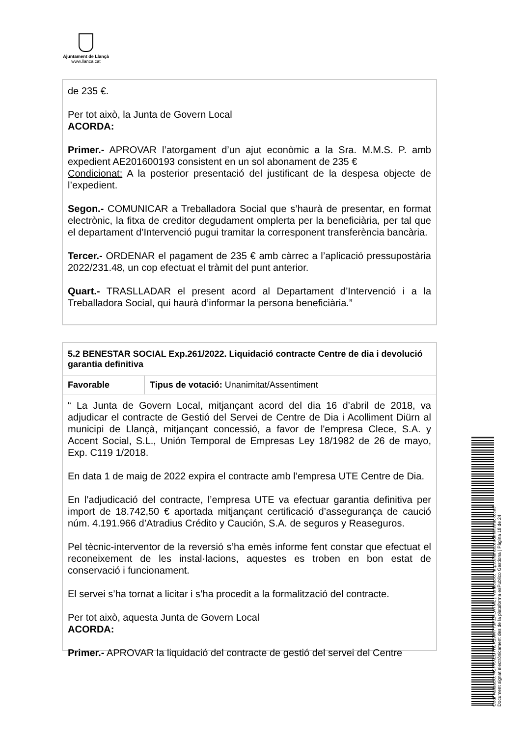Ajuntament de Llançà
www.llanca.cat
de 235 €.
Per tot això, la Junta de Govern Local
ACORDA:
Primer.- APROVAR l’atorgament d’un ajut econòmic a la Sra. M.M.S. P. amb expedient AE201600193 consistent en un sol abonament de 235 €
Condicionat: A la posterior presentació del justificant de la despesa objecte de l’expedient.
Segon.- COMUNICAR a Treballadora Social que s’haurà de presentar, en format electrònic, la fitxa de creditor degudament omplerta per la beneficiària, per tal que el departament d’Intervenció pugui tramitar la corresponent transferència bancària.
Tercer.- ORDENAR el pagament de 235 € amb càrrec a l’aplicació pressupostària 2022/231.48, un cop efectuat el tràmit del punt anterior.
Quart.- TRASLLADAR el present acord al Departament d’Intervenció i a la Treballadora Social, qui haurà d’informar la persona beneficiària.”
| 5.2 BENESTAR SOCIAL Exp.261/2022. Liquidació contracte Centre de dia i devolució garantia definitiva | |
| Favorable | Tipus de votació: Unanimitat/Assentiment |
“ La Junta de Govern Local, mitjançant acord del dia 16 d’abril de 2018, va adjudicar el contracte de Gestió del Servei de Centre de Dia i Acolliment Diürn al municipi de Llançà, mitjançant concessió, a favor de l'empresa Clece, S.A. y Accent Social, S.L., Unión Temporal de Empresas Ley 18/1982 de 26 de mayo, Exp. C119 1/2018.
En data 1 de maig de 2022 expira el contracte amb l’empresa UTE Centre de Dia.
En l’adjudicació del contracte, l’empresa UTE va efectuar garantia definitiva per import de 18.742,50 € aportada mitjançant certificació d’assegurança de caució núm. 4.191.966 d’Atradius Crédito y Caución, S.A. de seguros y Reaseguros.
Pel tècnic-interventor de la reversió s’ha emès informe fent constar que efectuat el reconeixement de les instal·lacions, aquestes es troben en bon estat de conservació i funcionament.
El servei s’ha tornat a licitar i s’ha procedit a la formalització del contracte.
Per tot això, aquesta Junta de Govern Local
ACORDA:
Primer.- APROVAR la liquidació del contracte de gestió del servei del Centre
Codi Validació: 4CPRXLG7HJX59MTY3PZALA7ML | Verificació: https://llanca.eadministracio.cat/
Document signat electrònicament des de la plataforma esPublico Gestiona | Pàgina 18 de 24